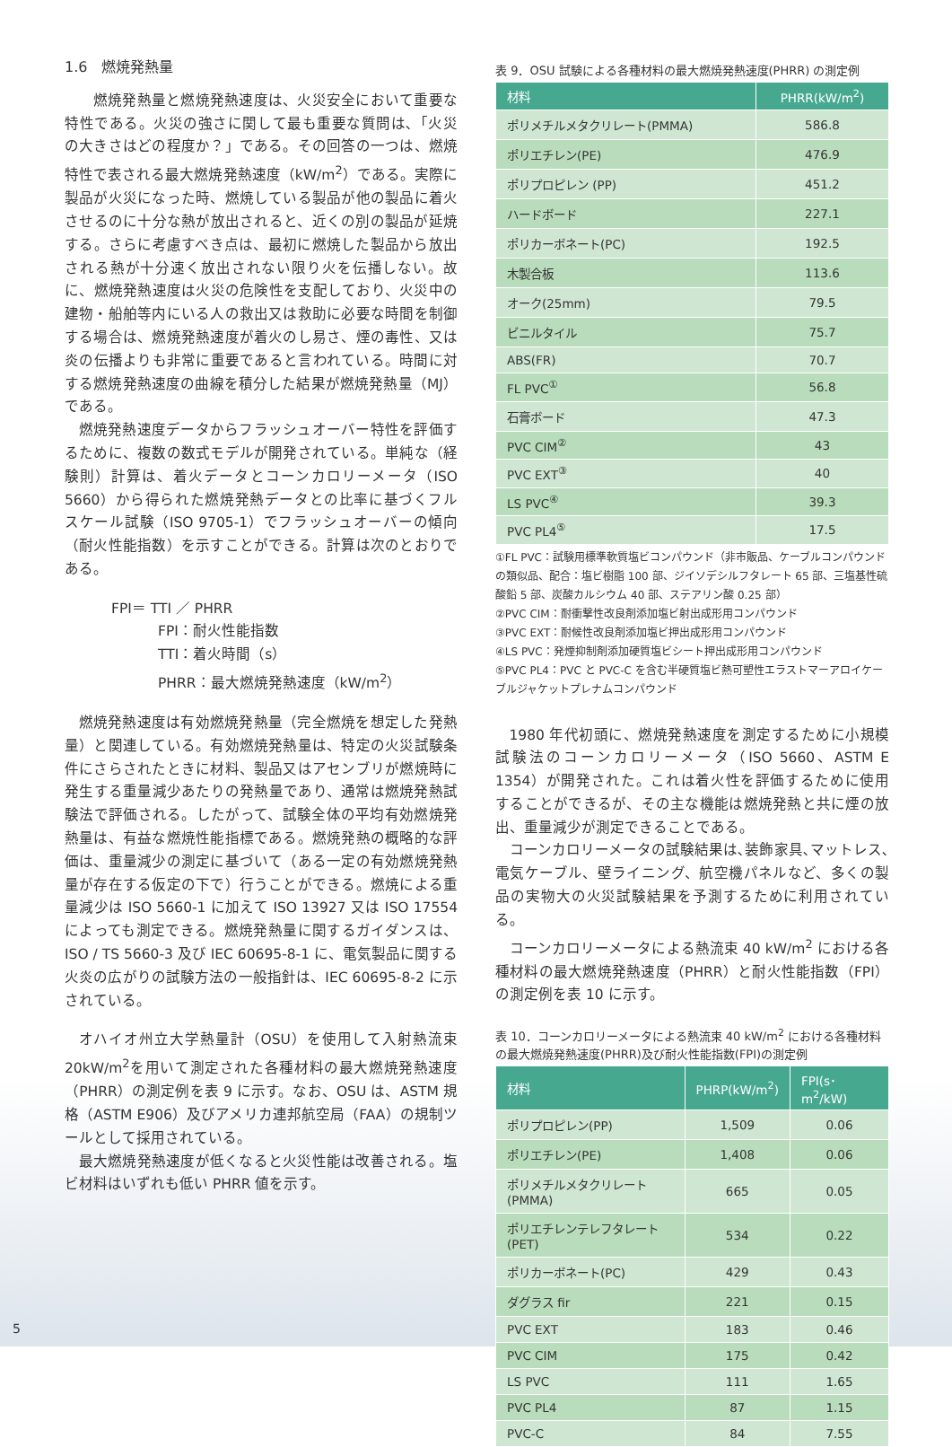1.6　燃焼発熱量
　燃焼発熱量と燃焼発熱速度は、火災安全において重要な特性である。火災の強さに関して最も重要な質問は､「火災の大きさはどの程度か？」である。その回答の一つは、燃焼特性で表される最大燃焼発熱速度（kW/m<sup>2</sup>）である。実際に製品が火災になった時、燃焼している製品が他の製品に着火させるのに十分な熱が放出されると、近くの別の製品が延焼する。さらに考慮すべき点は、最初に燃焼した製品から放出される熱が十分速く放出されない限り火を伝播しない。故に、燃焼発熱速度は火災の危険性を支配しており、火災中の建物・船舶等内にいる人の救出又は救助に必要な時間を制御する場合は、燃焼発熱速度が着火のし易さ、煙の毒性、又は炎の伝播よりも非常に重要であると言われている。時間に対する燃焼発熱速度の曲線を積分した結果が燃焼発熱量（MJ）である。
燃焼発熱速度データからフラッシュオーバー特性を評価するために、複数の数式モデルが開発されている。単純な（経験則）計算は、着火データとコーンカロリーメータ（ISO 5660）から得られた燃焼発熱データとの比率に基づくフルスケール試験（ISO 9705-1）でフラッシュオーバーの傾向（耐火性能指数）を示すことができる。計算は次のとおりである。
FPI＝ TTI ／ PHRR
FPI：耐火性能指数
TTI：着火時間（s）
PHRR：最大燃焼発熱速度（kW/m<sup>2</sup>）
燃焼発熱速度は有効燃焼発熱量（完全燃焼を想定した発熱量）と関連している。有効燃焼発熱量は、特定の火災試験条件にさらされたときに材料、製品又はアセンブリが燃焼時に発生する重量減少あたりの発熱量であり、通常は燃焼発熱試験法で評価される。したがって、試験全体の平均有効燃焼発熱量は、有益な燃焼性能指標である。燃焼発熱の概略的な評価は、重量減少の測定に基づいて（ある一定の有効燃焼発熱量が存在する仮定の下で）行うことができる。燃焼による重量減少は ISO 5660-1 に加えて ISO 13927 又は ISO 17554 によっても測定できる。燃焼発熱量に関するガイダンスは、ISO / TS 5660-3 及び IEC 60695-8-1 に、電気製品に関する火炎の広がりの試験方法の一般指針は、IEC 60695-8-2 に示されている。
オハイオ州立大学熱量計（OSU）を使用して入射熱流束 20kW/m<sup>2</sup>を用いて測定された各種材料の最大燃焼発熱速度（PHRR）の測定例を表 9 に示す。なお、OSU は、ASTM 規格（ASTM E906）及びアメリカ連邦航空局（FAA）の規制ツールとして採用されている。
最大燃焼発熱速度が低くなると火災性能は改善される。塩ビ材料はいずれも低い PHRR 値を示す。
表 9．OSU 試験による各種材料の最大燃焼発熱速度(PHRR) の測定例
| 材料 | PHRR(kW/m<sup>2</sup>) |
| --- | --- |
| ポリメチルメタクリレート(PMMA) | 586.8 |
| ポリエチレン(PE) | 476.9 |
| ポリプロピレン (PP) | 451.2 |
| ハードボード | 227.1 |
| ポリカーボネート(PC) | 192.5 |
| 木製合板 | 113.6 |
| オーク(25mm) | 79.5 |
| ビニルタイル | 75.7 |
| ABS(FR) | 70.7 |
| FL PVC<sup>①</sup> | 56.8 |
| 石膏ボード | 47.3 |
| PVC CIM<sup>②</sup> | 43 |
| PVC EXT<sup>③</sup> | 40 |
| LS PVC<sup>④</sup> | 39.3 |
| PVC PL4<sup>⑤</sup> | 17.5 |
①FL PVC：試験用標準軟質塩ビコンパウンド（非市販品、ケーブルコンパウンドの類似品、配合：塩ビ樹脂 100 部、ジイソデシルフタレート 65 部、三塩基性硫酸鉛 5 部、炭酸カルシウム 40 部、ステアリン酸 0.25 部）
②PVC CIM：耐衝撃性改良剤添加塩ビ射出成形用コンパウンド
③PVC EXT：耐候性改良剤添加塩ビ押出成形用コンパウンド
④LS PVC：発煙抑制剤添加硬質塩ビシート押出成形用コンパウンド
⑤PVC PL4：PVC と PVC-C を含む半硬質塩ビ熱可塑性エラストマーアロイケーブルジャケットプレナムコンパウンド
1980 年代初頭に、燃焼発熱速度を測定するために小規模試験法のコーンカロリーメータ（ISO 5660、ASTM E 1354）が開発された。これは着火性を評価するために使用することができるが、その主な機能は燃焼発熱と共に煙の放出、重量減少が測定できることである。
コーンカロリーメータの試験結果は､装飾家具､マットレス､電気ケーブル、壁ライニング、航空機パネルなど、多くの製品の実物大の火災試験結果を予測するために利用されている。
コーンカロリーメータによる熱流束 40 kW/m<sup>2</sup> における各種材料の最大燃焼発熱速度（PHRR）と耐火性能指数（FPI）の測定例を表 10 に示す。
表 10．コーンカロリーメータによる熱流束 40 kW/m<sup>2</sup> における各種材料の最大燃焼発熱速度(PHRR)及び耐火性能指数(FPI)の測定例
| 材料 | PHRP(kW/m<sup>2</sup>) | FPI(s･m<sup>2</sup>/kW) |
| --- | --- | --- |
| ポリプロピレン(PP) | 1,509 | 0.06 |
| ポリエチレン(PE) | 1,408 | 0.06 |
| ポリメチルメタクリレート(PMMA) | 665 | 0.05 |
| ポリエチレンテレフタレート(PET) | 534 | 0.22 |
| ポリカーボネート(PC) | 429 | 0.43 |
| ダグラス fir | 221 | 0.15 |
| PVC EXT | 183 | 0.46 |
| PVC CIM | 175 | 0.42 |
| LS PVC | 111 | 1.65 |
| PVC PL4 | 87 | 1.15 |
| PVC-C | 84 | 7.55 |
5